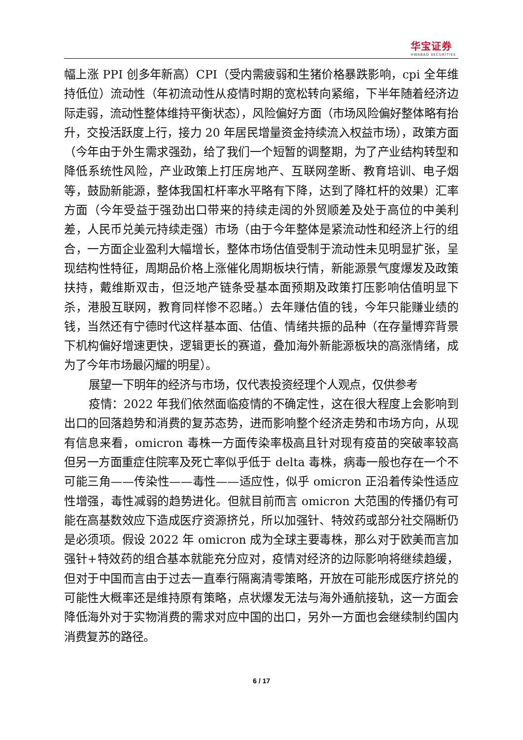华宝证券
HWABAO SECURITIES
幅上涨 PPI 创多年新高）CPI（受内需疲弱和生猪价格暴跌影响，cpi 全年维持低位）流动性（年初流动性从疫情时期的宽松转向紧缩，下半年随着经济边际走弱，流动性整体维持平衡状态），风险偏好方面（市场风险偏好整体略有抬升，交投活跃度上行，接力 20 年居民增量资金持续流入权益市场），政策方面（今年由于外生需求强劲，给了我们一个短暂的调整期，为了产业结构转型和降低系统性风险，产业政策上打压房地产、互联网垄断、教育培训、电子烟等，鼓励新能源，整体我国杠杆率水平略有下降，达到了降杠杆的效果）汇率方面（今年受益于强劲出口带来的持续走阔的外贸顺差及处于高位的中美利差，人民币兑美元持续走强）市场（由于今年整体是紧流动性和经济上行的组合，一方面企业盈利大幅增长，整体市场估值受制于流动性未见明显扩张，呈现结构性特征，周期品价格上涨催化周期板块行情，新能源景气度爆发及政策扶持，戴维斯双击，但泛地产链条受基本面预期及政策打压影响估值明显下杀，港股互联网，教育同样惨不忍睹。）去年赚估值的钱，今年只能赚业绩的钱，当然还有宁德时代这样基本面、估值、情绪共振的品种（在存量博弈背景下机构偏好增速更快，逻辑更长的赛道，叠加海外新能源板块的高涨情绪，成为了今年市场最闪耀的明星）。
展望一下明年的经济与市场，仅代表投资经理个人观点，仅供参考
疫情：2022 年我们依然面临疫情的不确定性，这在很大程度上会影响到出口的回落趋势和消费的复苏态势，进而影响整个经济走势和市场方向，从现有信息来看，omicron 毒株一方面传染率极高且针对现有疫苗的突破率较高 但另一方面重症住院率及死亡率似乎低于 delta 毒株，病毒一般也存在一个不可能三角——传染性——毒性——适应性，似乎 omicron 正沿着传染性适应性增强，毒性减弱的趋势进化。但就目前而言 omicron 大范围的传播仍有可能在高基数效应下造成医疗资源挤兑，所以加强针、特效药或部分社交隔断仍是必须项。假设 2022 年 omicron 成为全球主要毒株，那么对于欧美而言加强针+特效药的组合基本就能充分应对，疫情对经济的边际影响将继续趋缓，但对于中国而言由于过去一直奉行隔离清零策略，开放在可能形成医疗挤兑的可能性大概率还是维持原有策略，点状爆发无法与海外通航接轨，这一方面会降低海外对于实物消费的需求对应中国的出口，另外一方面也会继续制约国内消费复苏的路径。
6 / 17